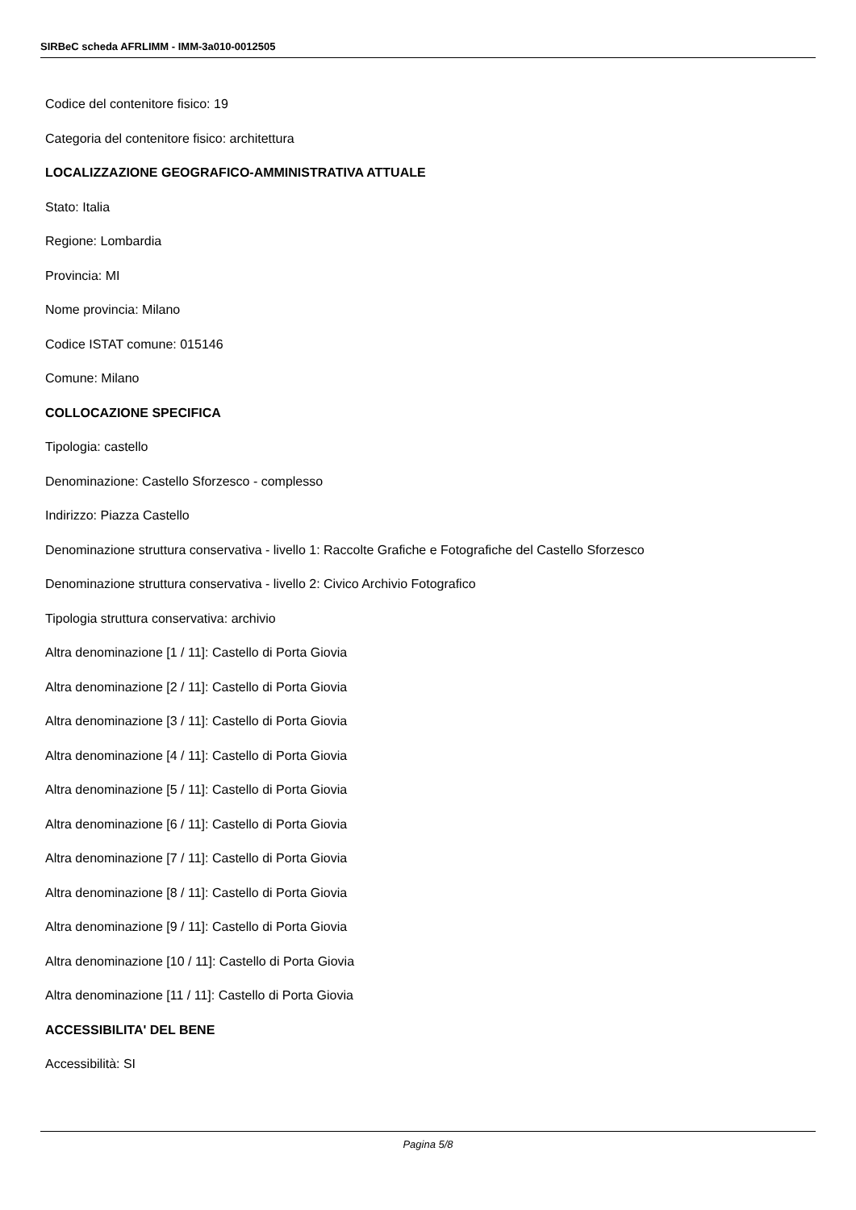SIRBeC scheda AFRLIMM - IMM-3a010-0012505
Codice del contenitore fisico: 19
Categoria del contenitore fisico: architettura
LOCALIZZAZIONE GEOGRAFICO-AMMINISTRATIVA ATTUALE
Stato: Italia
Regione: Lombardia
Provincia: MI
Nome provincia: Milano
Codice ISTAT comune: 015146
Comune: Milano
COLLOCAZIONE SPECIFICA
Tipologia: castello
Denominazione: Castello Sforzesco - complesso
Indirizzo: Piazza Castello
Denominazione struttura conservativa - livello 1: Raccolte Grafiche e Fotografiche del Castello Sforzesco
Denominazione struttura conservativa - livello 2: Civico Archivio Fotografico
Tipologia struttura conservativa: archivio
Altra denominazione [1 / 11]: Castello di Porta Giovia
Altra denominazione [2 / 11]: Castello di Porta Giovia
Altra denominazione [3 / 11]: Castello di Porta Giovia
Altra denominazione [4 / 11]: Castello di Porta Giovia
Altra denominazione [5 / 11]: Castello di Porta Giovia
Altra denominazione [6 / 11]: Castello di Porta Giovia
Altra denominazione [7 / 11]: Castello di Porta Giovia
Altra denominazione [8 / 11]: Castello di Porta Giovia
Altra denominazione [9 / 11]: Castello di Porta Giovia
Altra denominazione [10 / 11]: Castello di Porta Giovia
Altra denominazione [11 / 11]: Castello di Porta Giovia
ACCESSIBILITA' DEL BENE
Accessibilità: SI
Pagina 5/8